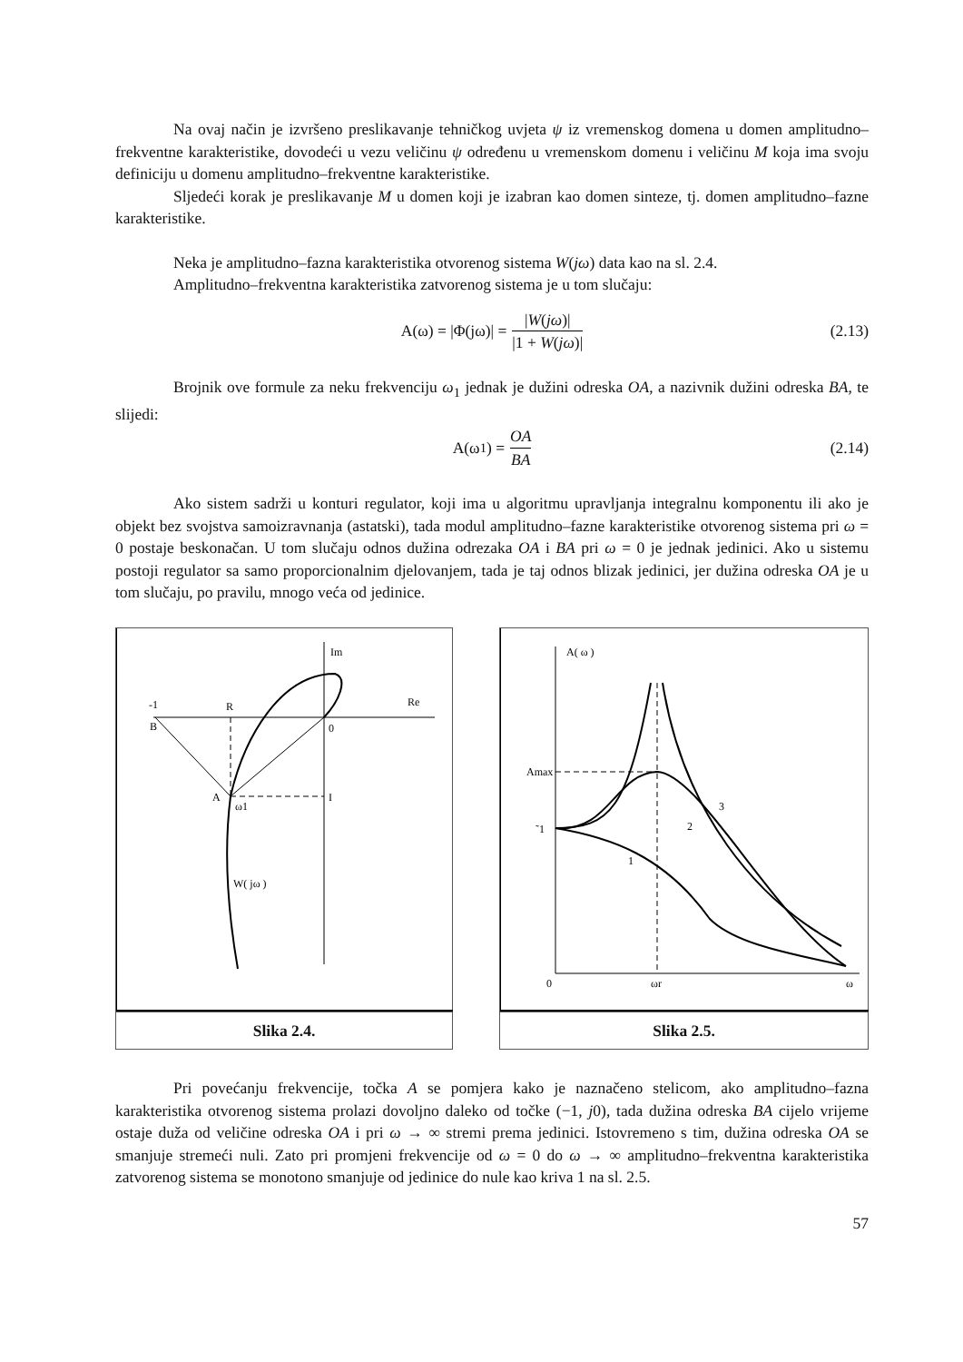Na ovaj način je izvršeno preslikavanje tehničkog uvjeta ψ iz vremenskog domena u domen amplitudno–frekventne karakteristike, dovodeći u vezu veličinu ψ određenu u vremenskom domenu i veličinu M koja ima svoju definiciju u domenu amplitudno–frekventne karakteristike.
Sljedeći korak je preslikavanje M u domen koji je izabran kao domen sinteze, tj. domen amplitudno–fazne karakteristike.
Neka je amplitudno–fazna karakteristika otvorenog sistema W(jω) data kao na sl. 2.4.
Amplitudno–frekventna karakteristika zatvorenog sistema je u tom slučaju:
A(ω) = |Φ(jω)| = |W(jω)| |1 + W(jω)| (2.13)
Brojnik ove formule za neku frekvenciju ω<sub>1</sub> jednak je dužini odreska OA, a nazivnik dužini odreska BA, te slijedi:
A(ω<sub>1</sub>) = OA BA (2.14)
Ako sistem sadrži u konturi regulator, koji ima u algoritmu upravljanja integralnu komponentu ili ako je objekt bez svojstva samoizravnanja (astatski), tada modul amplitudno–fazne karakteristike otvorenog sistema pri ω = 0 postaje beskonačan. U tom slučaju odnos dužina odrezaka OA i BA pri ω = 0 je jednak jedinici. Ako u sistemu postoji regulator sa samo proporcionalnim djelovanjem, tada je taj odnos blizak jedinici, jer dužina odreska OA je u tom slučaju, po pravilu, mnogo veća od jedinice.
Im
Re
-1
B
R
0
A
ω1
I
W( jω )
Slika 2.4.
A( ω )
Amax
˜1
1
2
3
0
ωr
ω
Slika 2.5.
Pri povećanju frekvencije, točka A se pomjera kako je naznačeno stelicom, ako amplitudno–fazna karakteristika otvorenog sistema prolazi dovoljno daleko od točke (−1, j0), tada dužina odreska BA cijelo vrijeme ostaje duža od veličine odreska OA i pri ω → ∞ stremi prema jedinici. Istovremeno s tim, dužina odreska OA se smanjuje stremeći nuli. Zato pri promjeni frekvencije od ω = 0 do ω → ∞ amplitudno–frekventna karakteristika zatvorenog sistema se monotono smanjuje od jedinice do nule kao kriva 1 na sl. 2.5.
57